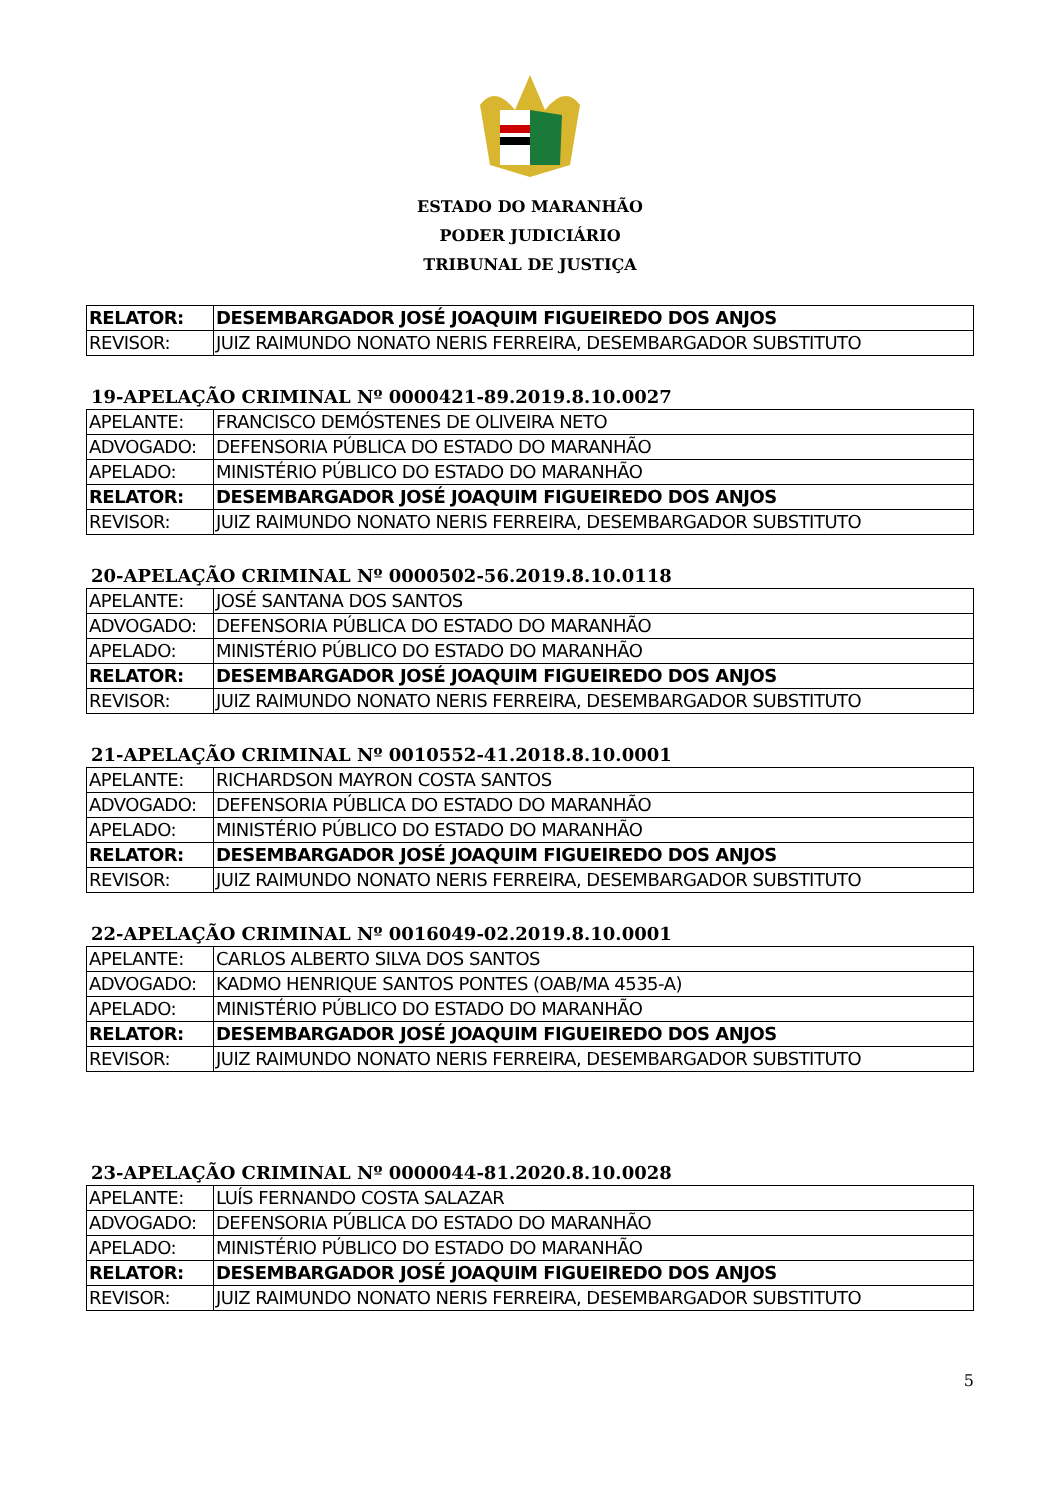ESTADO DO MARANHÃO
PODER JUDICIÁRIO
TRIBUNAL DE JUSTIÇA
| RELATOR: | DESEMBARGADOR JOSÉ JOAQUIM FIGUEIREDO DOS ANJOS |
| REVISOR: | JUIZ RAIMUNDO NONATO NERIS FERREIRA, DESEMBARGADOR SUBSTITUTO |
19-APELAÇÃO CRIMINAL Nº 0000421-89.2019.8.10.0027
| APELANTE: | FRANCISCO DEMÓSTENES DE OLIVEIRA NETO |
| ADVOGADO: | DEFENSORIA PÚBLICA DO ESTADO DO MARANHÃO |
| APELADO: | MINISTÉRIO PÚBLICO DO ESTADO DO MARANHÃO |
| RELATOR: | DESEMBARGADOR JOSÉ JOAQUIM FIGUEIREDO DOS ANJOS |
| REVISOR: | JUIZ RAIMUNDO NONATO NERIS FERREIRA, DESEMBARGADOR SUBSTITUTO |
20-APELAÇÃO CRIMINAL Nº 0000502-56.2019.8.10.0118
| APELANTE: | JOSÉ SANTANA DOS SANTOS |
| ADVOGADO: | DEFENSORIA PÚBLICA DO ESTADO DO MARANHÃO |
| APELADO: | MINISTÉRIO PÚBLICO DO ESTADO DO MARANHÃO |
| RELATOR: | DESEMBARGADOR JOSÉ JOAQUIM FIGUEIREDO DOS ANJOS |
| REVISOR: | JUIZ RAIMUNDO NONATO NERIS FERREIRA, DESEMBARGADOR SUBSTITUTO |
21-APELAÇÃO CRIMINAL Nº 0010552-41.2018.8.10.0001
| APELANTE: | RICHARDSON MAYRON COSTA SANTOS |
| ADVOGADO: | DEFENSORIA PÚBLICA DO ESTADO DO MARANHÃO |
| APELADO: | MINISTÉRIO PÚBLICO DO ESTADO DO MARANHÃO |
| RELATOR: | DESEMBARGADOR JOSÉ JOAQUIM FIGUEIREDO DOS ANJOS |
| REVISOR: | JUIZ RAIMUNDO NONATO NERIS FERREIRA, DESEMBARGADOR SUBSTITUTO |
22-APELAÇÃO CRIMINAL Nº 0016049-02.2019.8.10.0001
| APELANTE: | CARLOS ALBERTO SILVA DOS SANTOS |
| ADVOGADO: | KADMO HENRIQUE SANTOS PONTES (OAB/MA 4535-A) |
| APELADO: | MINISTÉRIO PÚBLICO DO ESTADO DO MARANHÃO |
| RELATOR: | DESEMBARGADOR JOSÉ JOAQUIM FIGUEIREDO DOS ANJOS |
| REVISOR: | JUIZ RAIMUNDO NONATO NERIS FERREIRA, DESEMBARGADOR SUBSTITUTO |
23-APELAÇÃO CRIMINAL Nº 0000044-81.2020.8.10.0028
| APELANTE: | LUÍS FERNANDO COSTA SALAZAR |
| ADVOGADO: | DEFENSORIA PÚBLICA DO ESTADO DO MARANHÃO |
| APELADO: | MINISTÉRIO PÚBLICO DO ESTADO DO MARANHÃO |
| RELATOR: | DESEMBARGADOR JOSÉ JOAQUIM FIGUEIREDO DOS ANJOS |
| REVISOR: | JUIZ RAIMUNDO NONATO NERIS FERREIRA, DESEMBARGADOR SUBSTITUTO |
5